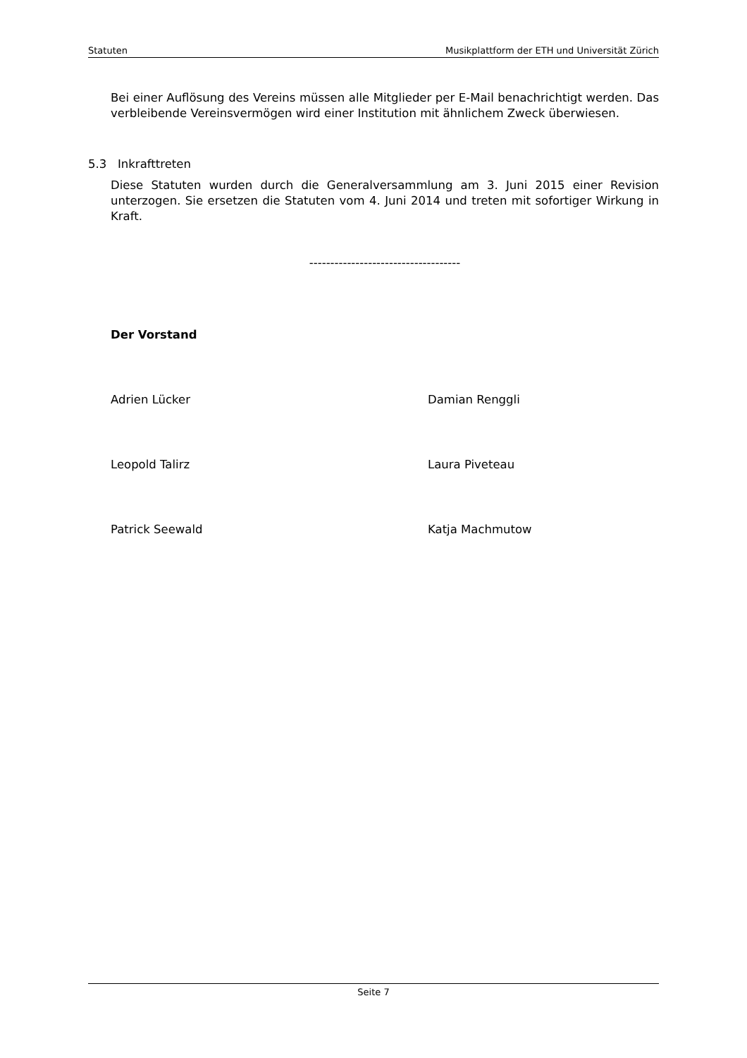Statuten Musikplattform der ETH und Universität Zürich
Bei einer Auflösung des Vereins müssen alle Mitglieder per E-Mail benachrichtigt werden. Das verbleibende Vereinsvermögen wird einer Institution mit ähnlichem Zweck überwiesen.
5.3 Inkrafttreten
Diese Statuten wurden durch die Generalversammlung am 3. Juni 2015 einer Revision unterzogen. Sie ersetzen die Statuten vom 4. Juni 2014 und treten mit sofortiger Wirkung in Kraft.
------------------------------------
Der Vorstand
Adrien Lücker
Damian Renggli
Leopold Talirz
Laura Piveteau
Patrick Seewald
Katja Machmutow
Seite 7